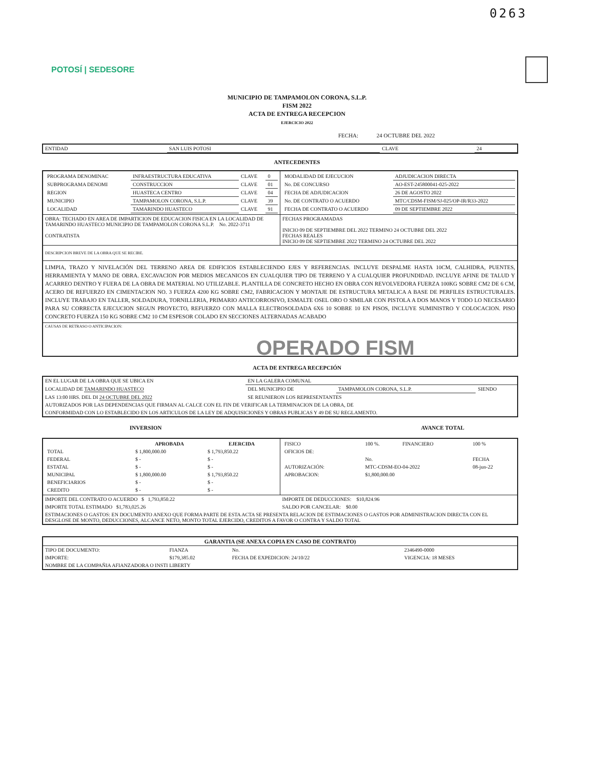0263
POTOSÍ | SEDESORE
MUNICIPIO DE TAMPAMOLON CORONA, S.L.P.
FISM 2022
ACTA DE ENTREGA RECEPCION
EJERCICIO 2022
FECHA: 24 OCTUBRE DEL 2022
| ENTIDAD | SAN LUIS POTOSI | CLAVE | 24 |
ANTECEDENTES
| / PROGRAMA DENOMINAC / INFRAESTRUCTURA EDUCATIVA / CLAVE / 0 / / SUBPROGRAMA DENOMI / CONSTRUCCION / CLAVE / 01 / / REGION / HUASTECA CENTRO / CLAVE / 04 / / MUNICIPIO / TAMPAMOLON CORONA, S.L.P. / CLAVE / 39 / / LOCALIDAD / TAMARINDO HUASTECO / CLAVE / 91 / | / MODALIDAD DE EJECUCION / ADJUDICACION DIRECTA / / No. DE CONCURSO / AO-EST-245800041-025-2022 / / FECHA DE ADJUDICACION / 26 DE AGOSTO 2022 / / No. DE CONTRATO O ACUERDO / MTC/CDSM-FISM/SJ-025/OP-IR/R33-2022 / / FECHA DE CONTRATO O ACUERDO / 09 DE SEPTIEMBRE 2022 / |
| OBRA: TECHADO EN AREA DE IMPARTICION DE EDUCACION FISICA EN LA LOCALIDAD DE TAMARINDO HUASTECO MUNICIPIO DE TAMPAMOLON CORONA S.L.P. No. 2022-3711 CONTRATISTA | FECHAS PROGRAMADAS INICIO 09 DE SEPTIEMBRE DEL 2022 TERMINO 24 OCTUBRE DEL 2022 FECHAS REALES INICIO 09 DE SEPTIEMBRE 2022 TERMINO 24 OCTUBRE DEL 2022 |
| DESCRIPCION BREVE DE LA OBRA QUE SE RECIBE. | |
| LIMPIA, TRAZO Y NIVELACIÓN DEL TERRENO AREA DE EDIFICIOS ESTABLECIENDO EJES Y REFERENCIAS. INCLUYE DESPALME HASTA 10CM, CALHIDRA, PUENTES, HERRAMIENTA Y MANO DE OBRA. EXCAVACION POR MEDIOS MECANICOS EN CUALQUIER TIPO DE TERRENO Y A CUALQUIER PROFUNDIDAD. INCLUYE AFINE DE TALUD Y ACARREO DENTRO Y FUERA DE LA OBRA DE MATERIAL NO UTILIZABLE. PLANTILLA DE CONCRETO HECHO EN OBRA CON REVOLVEDORA FUERZA 100KG SOBRE CM2 DE 6 CM, ACERO DE REFUERZO EN CIMENTACION NO. 3 FUERZA 4200 KG SOBRE CM2, FABRICACION Y MONTAJE DE ESTRUCTURA METALICA A BASE DE PERFILES ESTRUCTURALES. INCLUYE TRABAJO EN TALLER, SOLDADURA, TORNILLERIA, PRIMARIO ANTICORROSIVO, ESMALTE OSEL ORO O SIMILAR CON PISTOLA A DOS MANOS Y TODO LO NECESARIO PARA SU CORRECTA EJECUCION SEGUN PROYECTO, REFUERZO CON MALLA ELECTROSOLDADA 6X6 10 SOBRE 10 EN PISOS, INCLUYE SUMINISTRO Y COLOCACION. PISO CONCRETO FUERZA 150 KG SOBRE CM2 10 CM ESPESOR COLADO EN SECCIONES ALTERNADAS ACABADO | |
| CAUSAS DE RETRASO O ANTICIPACION: | |
OPERADO FISM
ACTA DE ENTREGA RECEPCIÓN
| EN EL LUGAR DE LA OBRA QUE SE UBICA EN | EN LA GALERA COMUNAL | | |
| LOCALIDAD DE TAMARINDO HUASTECO | DEL MUNICIPIO DE | TAMPAMOLON CORONA, S.L.P. | SIENDO |
| LAS 13:00 HRS. DEL DI 24 OCTUBRE DEL 2022 | SE REUNIERON LOS REPRESENTANTES | | |
| AUTORIZADOS POR LAS DEPENDENCIAS QUE FIRMAN AL CALCE CON EL FIN DE VERIFICAR LA TERMINACION DE LA OBRA, DE | | | |
| CONFORMIDAD CON LO ESTABLECIDO EN LOS ARTICULOS DE LA LEY DE ADQUISICIONES Y OBRAS PUBLICAS Y 49 DE SU REGLAMENTO. | | | |
INVERSION AVANCE TOTAL
| / / APROBADA / EJERCIDA / / --- / --- / --- / / TOTAL / $ 1,800,000.00 / $ 1,793,850.22 / / FEDERAL / $ - / $ - / / ESTATAL / $ - / $ - / / MUNICIPAL / $ 1,800,000.00 / $ 1,793,850.22 / / BENEFICIARIOS / $ - / $ - / / CREDITO / $ - / $ - / | / FISICO / 100 %. / FINANCIERO / 100 % / / OFICIOS DE: / / / / / / No. / / FECHA / / AUTORIZACIÓN: / MTC-CDSM-EO-04-2022 / / 08-jun-22 / / APROBACION: / $1,800,000.00 / / / |
| IMPORTE DEL CONTRATO O ACUERDO $ 1,793,850.22 | IMPORTE DE DEDUCCIONES: $10,824.96 |
| IMPORTE TOTAL ESTIMADO $1,783,025.26 | SALDO POR CANCELAR: $0.00 |
| ESTIMACIONES O GASTOS: EN DOCUMENTO ANEXO QUE FORMA PARTE DE ESTA ACTA SE PRESENTA RELACION DE ESTIMACIONES O GASTOS POR ADMINISTRACION DIRECTA CON EL DESGLOSE DE MONTO, DEDUCCIONES, ALCANCE NETO, MONTO TOTAL EJERCIDO, CREDITOS A FAVOR O CONTRA Y SALDO TOTAL | |
| GARANTIA (SE ANEXA COPIA EN CASO DE CONTRATO) | | | |
| --- | --- | --- | --- |
| TIPO DE DOCUMENTO: | FIANZA | No. | 2346490-0000 |
| IMPORTE: | $179,385.02 | FECHA DE EXPEDICION: 24/10/22 | VIGENCIA: 18 MESES |
| NOMBRE DE LA COMPAÑIA AFIANZADORA O INSTI LIBERTY | | | |